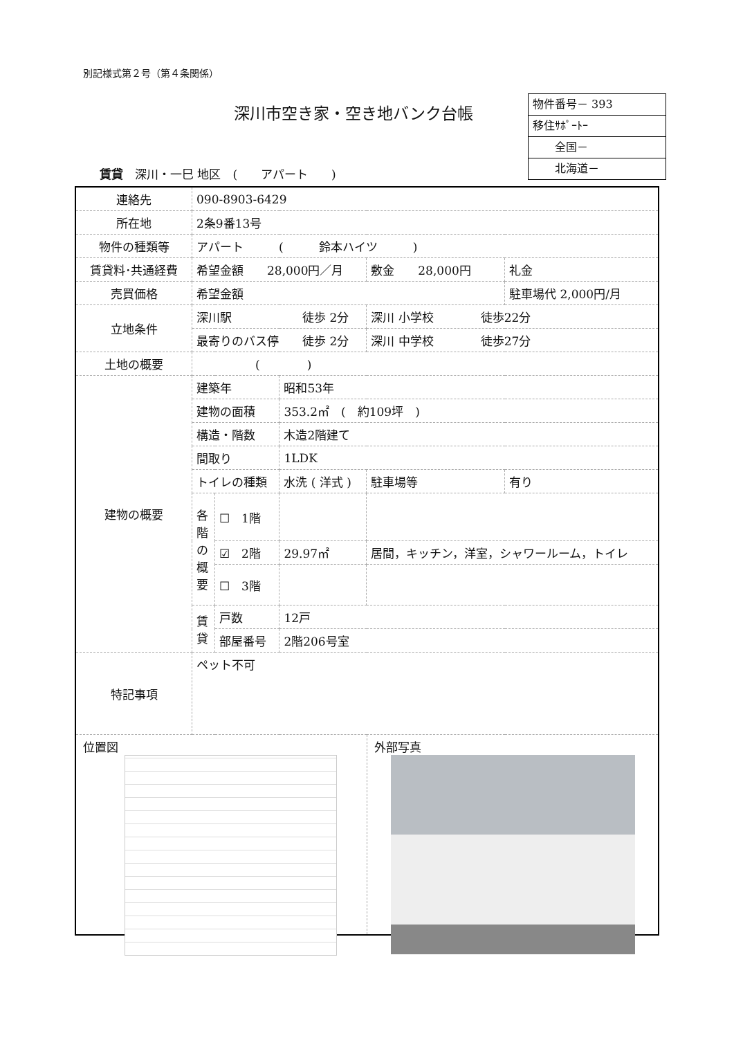別記様式第２号（第４条関係）
深川市空き家・空き地バンク台帳
物件番号－ 393
移住ｻﾎﾟｰﾄｰ
　　全国－
　　北海道－
賃貸　深川・一巳 地区　(　　アパート　　)
| 連絡先 | 090-8903-6429 | | | | | |
| 所在地 | 2条9番13号 | | | | | |
| 物件の種類等 | アパート ( 鈴本ハイツ ) | | | | | |
| 賃貸料･共通経費 | 希望金額 28,000円／月 | | | 敷金 28,000円 | | 礼金 |
| 売買価格 | 希望金額 | | | | | 駐車場代 2,000円/月 |
| 立地条件 | 深川駅 徒歩 2分 | | | 深川 小学校 徒歩22分 | | |
| | 最寄りのバス停 徒歩 2分 | | | 深川 中学校 徒歩27分 | | |
| 土地の概要 | ( ) | | | | | |
| 建物の概要 | 建築年 | | 昭和53年 | | | |
| | 建物の面積 | | 353.2㎡ ( 約109坪 ) | | | |
| | 構造・階数 | | 木造2階建て | | | |
| | 間取り | | 1LDK | | | |
| | トイレの種類 | | 水洗 ( 洋式 ) | 駐車場等 | 有り | |
| | 各階の概要 | ☐ 1階 | | | | |
| | | ☑ 2階 | 29.97㎡ | 居間，キッチン，洋室，シャワールーム，トイレ | | |
| | | ☐ 3階 | | | | |
| | 賃貸 | 戸数 | 12戸 | | | |
| | | 部屋番号 | 2階206号室 | | | |
| 特記事項 | ペット不可 | | | | | |
| 位置図 外部写真 | | | | | | |